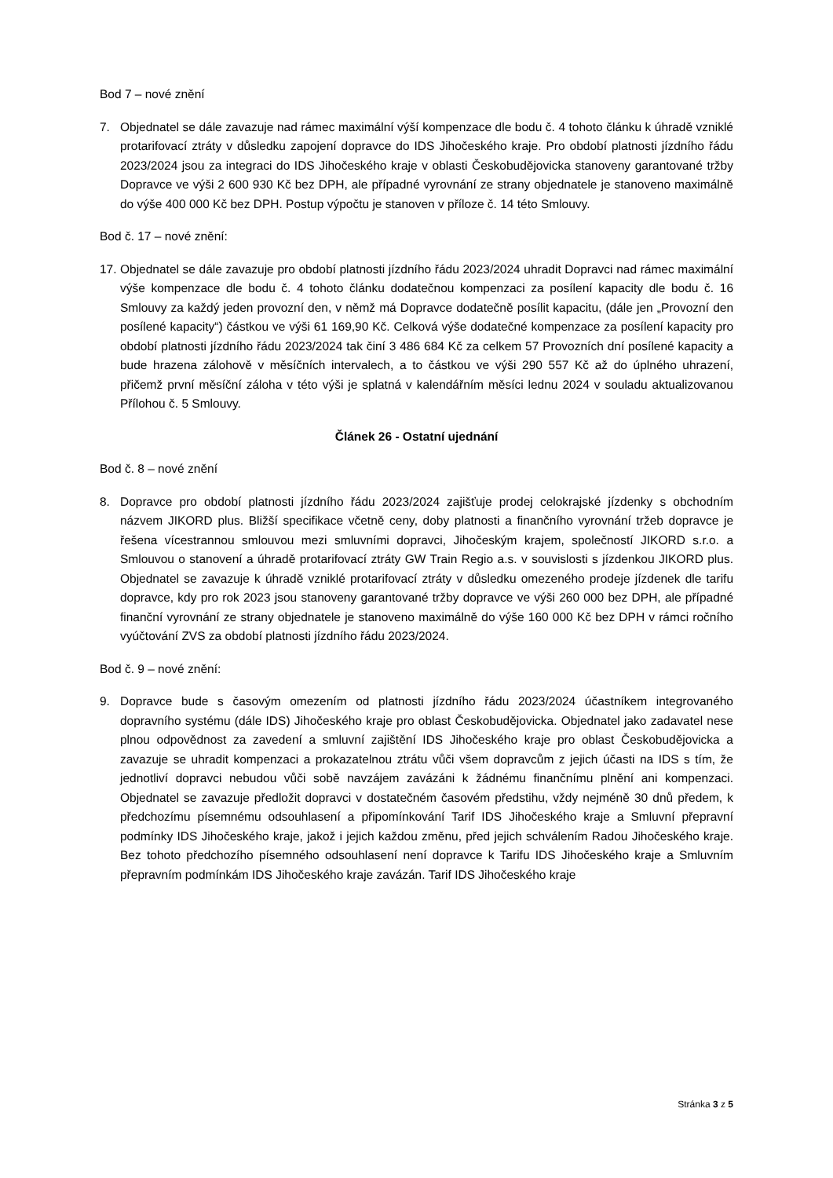Bod 7 – nové znění
7. Objednatel se dále zavazuje nad rámec maximální výší kompenzace dle bodu č. 4 tohoto článku k úhradě vzniklé protarifovací ztráty v důsledku zapojení dopravce do IDS Jihočeského kraje. Pro období platnosti jízdního řádu 2023/2024 jsou za integraci do IDS Jihočeského kraje v oblasti Českobudějovicka stanoveny garantované tržby Dopravce ve výši 2 600 930 Kč bez DPH, ale případné vyrovnání ze strany objednatele je stanoveno maximálně do výše 400 000 Kč bez DPH. Postup výpočtu je stanoven v příloze č. 14 této Smlouvy.
Bod č. 17 – nové znění:
17. Objednatel se dále zavazuje pro období platnosti jízdního řádu 2023/2024 uhradit Dopravci nad rámec maximální výše kompenzace dle bodu č. 4 tohoto článku dodatečnou kompenzaci za posílení kapacity dle bodu č. 16 Smlouvy za každý jeden provozní den, v němž má Dopravce dodatečně posílit kapacitu, (dále jen „Provozní den posílené kapacity“) částkou ve výši 61 169,90 Kč. Celková výše dodatečné kompenzace za posílení kapacity pro období platnosti jízdního řádu 2023/2024 tak činí 3 486 684 Kč za celkem 57 Provozních dní posílené kapacity a bude hrazena zálohově v měsíčních intervalech, a to částkou ve výši 290 557 Kč až do úplného uhrazení, přičemž první měsíční záloha v této výši je splatná v kalendářním měsíci lednu 2024 v souladu aktualizovanou Přílohou č. 5 Smlouvy.
Článek 26 - Ostatní ujednání
Bod č. 8 – nové znění
8. Dopravce pro období platnosti jízdního řádu 2023/2024 zajišťuje prodej celokrajské jízdenky s obchodním názvem JIKORD plus. Bližší specifikace včetně ceny, doby platnosti a finančního vyrovnání tržeb dopravce je řešena vícestrannou smlouvou mezi smluvními dopravci, Jihočeským krajem, společností JIKORD s.r.o. a Smlouvou o stanovení a úhradě protarifovací ztráty GW Train Regio a.s. v souvislosti s jízdenkou JIKORD plus. Objednatel se zavazuje k úhradě vzniklé protarifovací ztráty v důsledku omezeného prodeje jízdenek dle tarifu dopravce, kdy pro rok 2023 jsou stanoveny garantované tržby dopravce ve výši 260 000 bez DPH, ale případné finanční vyrovnání ze strany objednatele je stanoveno maximálně do výše 160 000 Kč bez DPH v rámci ročního vyúčtování ZVS za období platnosti jízdního řádu 2023/2024.
Bod č. 9 – nové znění:
9. Dopravce bude s časovým omezením od platnosti jízdního řádu 2023/2024 účastníkem integrovaného dopravního systému (dále IDS) Jihočeského kraje pro oblast Českobudějovicka. Objednatel jako zadavatel nese plnou odpovědnost za zavedení a smluvní zajištění IDS Jihočeského kraje pro oblast Českobudějovicka a zavazuje se uhradit kompenzaci a prokazatelnou ztrátu vůči všem dopravcům z jejich účasti na IDS s tím, že jednotliví dopravci nebudou vůči sobě navzájem zavázáni k žádnému finančnímu plnění ani kompenzaci. Objednatel se zavazuje předložit dopravci v dostatečném časovém předstihu, vždy nejméně 30 dnů předem, k předchozímu písemnému odsouhlasení a připomínkování Tarif IDS Jihočeského kraje a Smluvní přepravní podmínky IDS Jihočeského kraje, jakož i jejich každou změnu, před jejich schválením Radou Jihočeského kraje. Bez tohoto předchozího písemného odsouhlasení není dopravce k Tarifu IDS Jihočeského kraje a Smluvním přepravním podmínkám IDS Jihočeského kraje zavázán. Tarif IDS Jihočeského kraje
Stránka 3 z 5